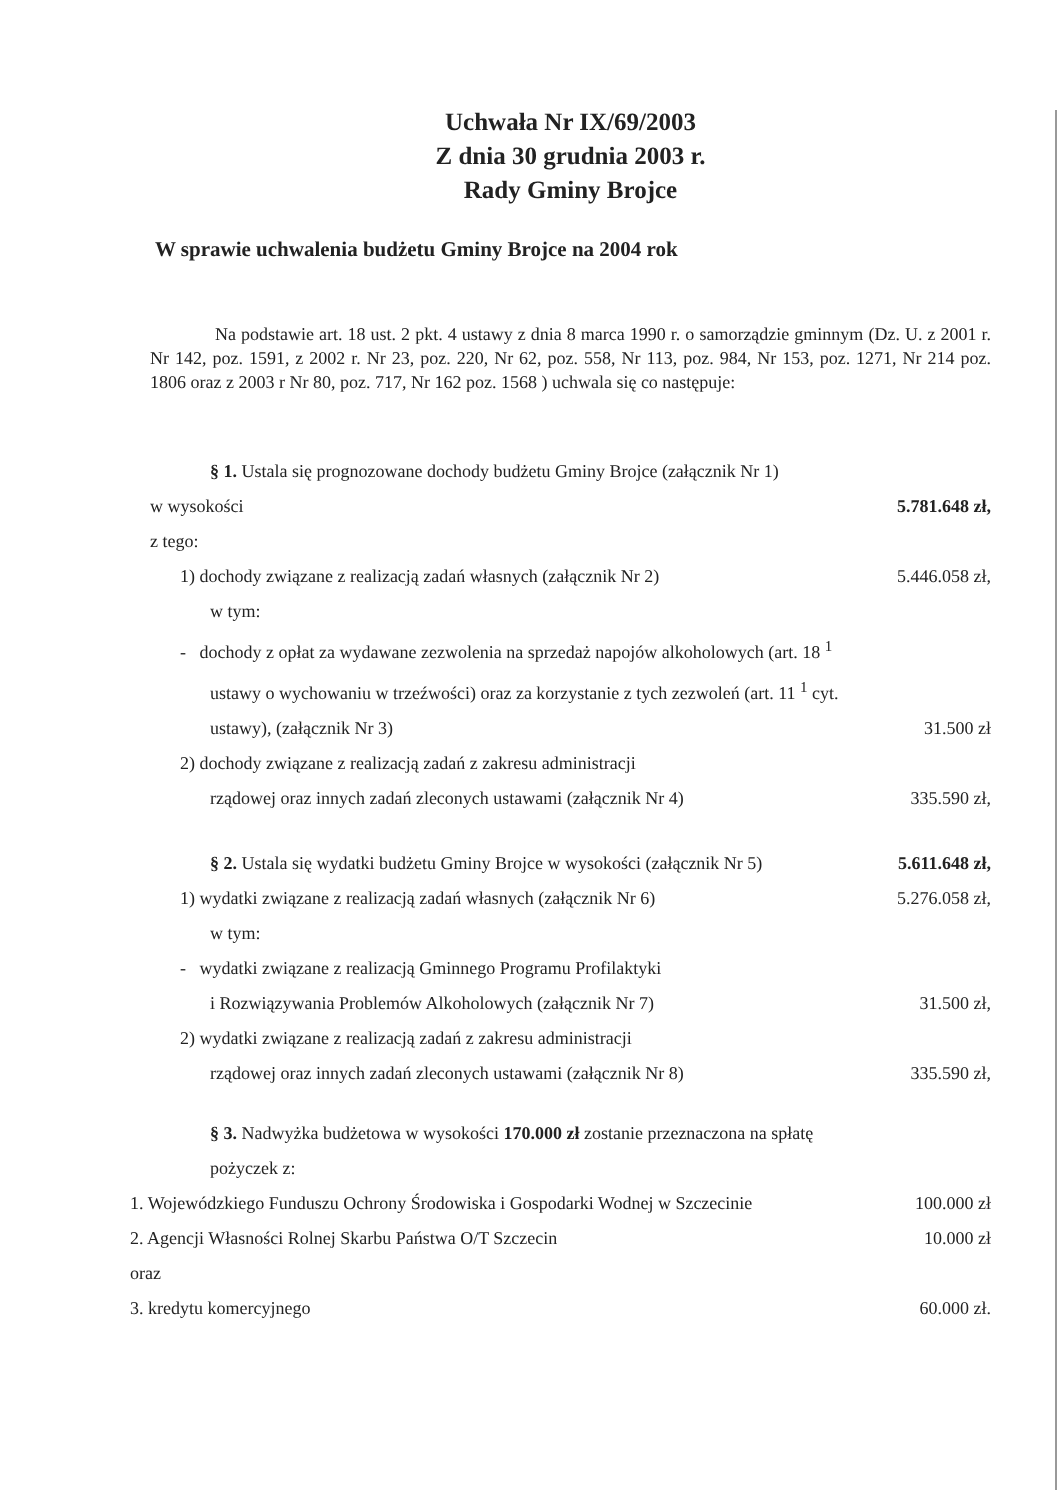Uchwała Nr IX/69/2003
Z dnia 30 grudnia 2003 r.
Rady Gminy Brojce
W sprawie uchwalenia budżetu Gminy Brojce na 2004 rok
Na podstawie art. 18 ust. 2 pkt. 4 ustawy z dnia 8 marca 1990 r. o samorządzie gminnym (Dz. U. z 2001 r. Nr 142, poz. 1591, z 2002 r. Nr 23, poz. 220, Nr 62, poz. 558, Nr 113, poz. 984, Nr 153, poz. 1271, Nr 214 poz. 1806 oraz z 2003 r Nr 80, poz. 717, Nr 162 poz. 1568 ) uchwala się co następuje:
§ 1. Ustala się prognozowane dochody budżetu Gminy Brojce (załącznik Nr 1)
w wysokości 5.781.648 zł,
z tego:
1) dochody związane z realizacją zadań własnych (załącznik Nr 2) 5.446.058 zł,
w tym:
- dochody z opłat za wydawane zezwolenia na sprzedaż napojów alkoholowych (art. 18 <sup>1</sup>
ustawy o wychowaniu w trzeźwości) oraz za korzystanie z tych zezwoleń (art. 11 <sup>1</sup> cyt.
ustawy), (załącznik Nr 3) 31.500 zł
2) dochody związane z realizacją zadań z zakresu administracji
rządowej oraz innych zadań zleconych ustawami (załącznik Nr 4) 335.590 zł,
§ 2. Ustala się wydatki budżetu Gminy Brojce w wysokości (załącznik Nr 5) 5.611.648 zł,
1) wydatki związane z realizacją zadań własnych (załącznik Nr 6) 5.276.058 zł,
w tym:
- wydatki związane z realizacją Gminnego Programu Profilaktyki
i Rozwiązywania Problemów Alkoholowych (załącznik Nr 7) 31.500 zł,
2) wydatki związane z realizacją zadań z zakresu administracji
rządowej oraz innych zadań zleconych ustawami (załącznik Nr 8) 335.590 zł,
§ 3. Nadwyżka budżetowa w wysokości 170.000 zł zostanie przeznaczona na spłatę
pożyczek z:
1. Wojewódzkiego Funduszu Ochrony Środowiska i Gospodarki Wodnej w Szczecinie 100.000 zł
2. Agencji Własności Rolnej Skarbu Państwa O/T Szczecin 10.000 zł
oraz
3. kredytu komercyjnego 60.000 zł.